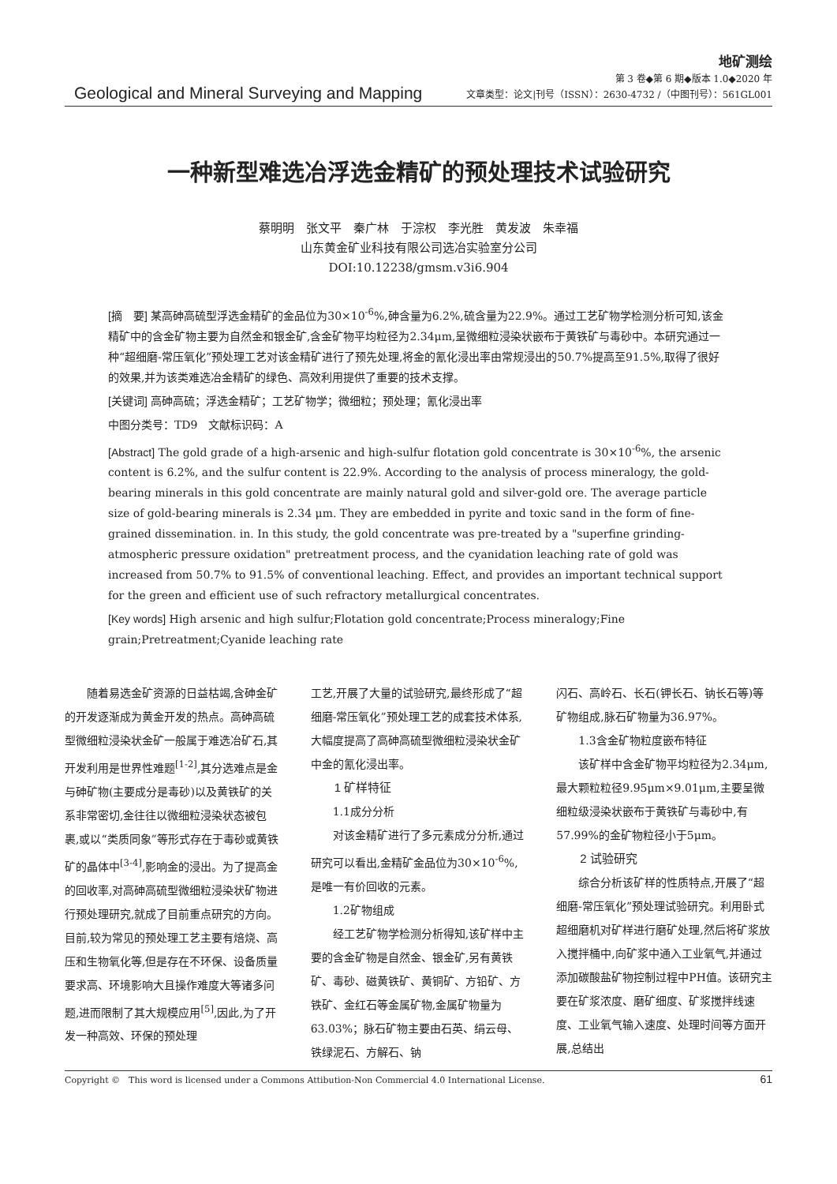Geological and Mineral Surveying and Mapping
地矿测绘
第 3 卷◆第 6 期◆版本 1.0◆2020 年
文章类型：论文|刊号（ISSN）：2630-4732 /（中图刊号）：561GL001
一种新型难选冶浮选金精矿的预处理技术试验研究
蔡明明　张文平　秦广林　于淙权　李光胜　黄发波　朱幸福
山东黄金矿业科技有限公司选冶实验室分公司
DOI:10.12238/gmsm.v3i6.904
[摘　要] 某高砷高硫型浮选金精矿的金品位为30×10<sup>-6</sup>%,砷含量为6.2%,硫含量为22.9%。通过工艺矿物学检测分析可知,该金精矿中的含金矿物主要为自然金和银金矿,含金矿物平均粒径为2.34μm,呈微细粒浸染状嵌布于黄铁矿与毒砂中。本研究通过一种“超细磨-常压氧化”预处理工艺对该金精矿进行了预先处理,将金的氰化浸出率由常规浸出的50.7%提高至91.5%,取得了很好的效果,并为该类难选冶金精矿的绿色、高效利用提供了重要的技术支撑。
[关键词] 高砷高硫；浮选金精矿；工艺矿物学；微细粒；预处理；氰化浸出率
中图分类号：TD9　文献标识码：A
[Abstract] The gold grade of a high-arsenic and high-sulfur flotation gold concentrate is 30×10<sup>-6</sup>%, the arsenic content is 6.2%, and the sulfur content is 22.9%. According to the analysis of process mineralogy, the gold-bearing minerals in this gold concentrate are mainly natural gold and silver-gold ore. The average particle size of gold-bearing minerals is 2.34 μm. They are embedded in pyrite and toxic sand in the form of fine-grained dissemination. in. In this study, the gold concentrate was pre-treated by a "superfine grinding-atmospheric pressure oxidation" pretreatment process, and the cyanidation leaching rate of gold was increased from 50.7% to 91.5% of conventional leaching. Effect, and provides an important technical support for the green and efficient use of such refractory metallurgical concentrates.
[Key words] High arsenic and high sulfur;Flotation gold concentrate;Process mineralogy;Fine grain;Pretreatment;Cyanide leaching rate
随着易选金矿资源的日益枯竭,含砷金矿的开发逐渐成为黄金开发的热点。高砷高硫型微细粒浸染状金矿一般属于难选冶矿石,其开发利用是世界性难题<sup>[1-2]</sup>,其分选难点是金与砷矿物(主要成分是毒砂)以及黄铁矿的关系非常密切,金往往以微细粒浸染状态被包裹,或以“类质同象”等形式存在于毒砂或黄铁矿的晶体中<sup>[3-4]</sup>,影响金的浸出。为了提高金的回收率,对高砷高硫型微细粒浸染状矿物进行预处理研究,就成了目前重点研究的方向。目前,较为常见的预处理工艺主要有焙烧、高压和生物氧化等,但是存在不环保、设备质量要求高、环境影响大且操作难度大等诸多问题,进而限制了其大规模应用<sup>[5]</sup>,因此,为了开发一种高效、环保的预处理
工艺,开展了大量的试验研究,最终形成了“超细磨-常压氧化”预处理工艺的成套技术体系,大幅度提高了高砷高硫型微细粒浸染状金矿中金的氰化浸出率。
1 矿样特征
1.1成分分析
对该金精矿进行了多元素成分分析,通过研究可以看出,金精矿金品位为30×10<sup>-6</sup>%,是唯一有价回收的元素。
1.2矿物组成
经工艺矿物学检测分析得知,该矿样中主要的含金矿物是自然金、银金矿,另有黄铁矿、毒砂、磁黄铁矿、黄铜矿、方铅矿、方铁矿、金红石等金属矿物,金属矿物量为63.03%；脉石矿物主要由石英、绢云母、铁绿泥石、方解石、钠
闪石、高岭石、长石(钾长石、钠长石等)等矿物组成,脉石矿物量为36.97%。
1.3含金矿物粒度嵌布特征
该矿样中含金矿物平均粒径为2.34μm,最大颗粒粒径9.95μm×9.01μm,主要呈微细粒级浸染状嵌布于黄铁矿与毒砂中,有57.99%的金矿物粒径小于5μm。
2 试验研究
综合分析该矿样的性质特点,开展了“超细磨-常压氧化”预处理试验研究。利用卧式超细磨机对矿样进行磨矿处理,然后将矿浆放入搅拌桶中,向矿浆中通入工业氧气,并通过添加碳酸盐矿物控制过程中PH值。该研究主要在矿浆浓度、磨矿细度、矿浆搅拌线速度、工业氧气输入速度、处理时间等方面开展,总结出
Copyright ©　This word is licensed under a Commons Attibution-Non Commercial 4.0 International License. 61